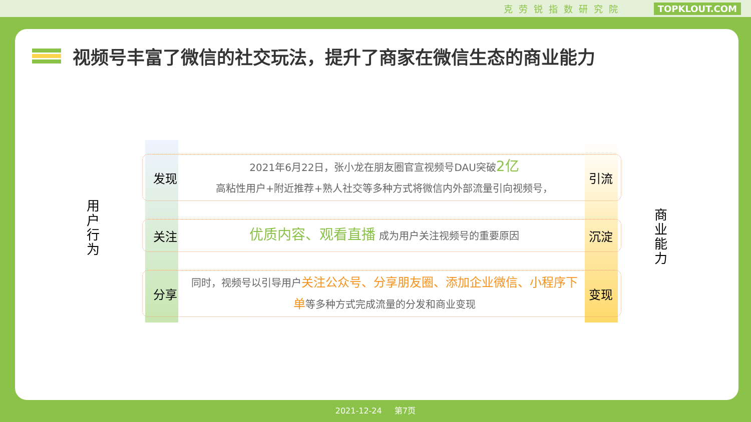克劳锐指数研究院 TOPKLOUT.COM
视频号丰富了微信的社交玩法，提升了商家在微信生态的商业能力
用户行为
商业能力
发现
2021年6月22日，张小龙在朋友圈官宣视频号DAU突破2亿
高粘性用户+附近推荐+熟人社交等多种方式将微信内外部流量引向视频号，
引流
关注
优质内容、观看直播 成为用户关注视频号的重要原因
沉淀
分享
同时，视频号以引导用户关注公众号、分享朋友圈、添加企业微信、小程序下单等多种方式完成流量的分发和商业变现
变现
2021-12-24 第7页